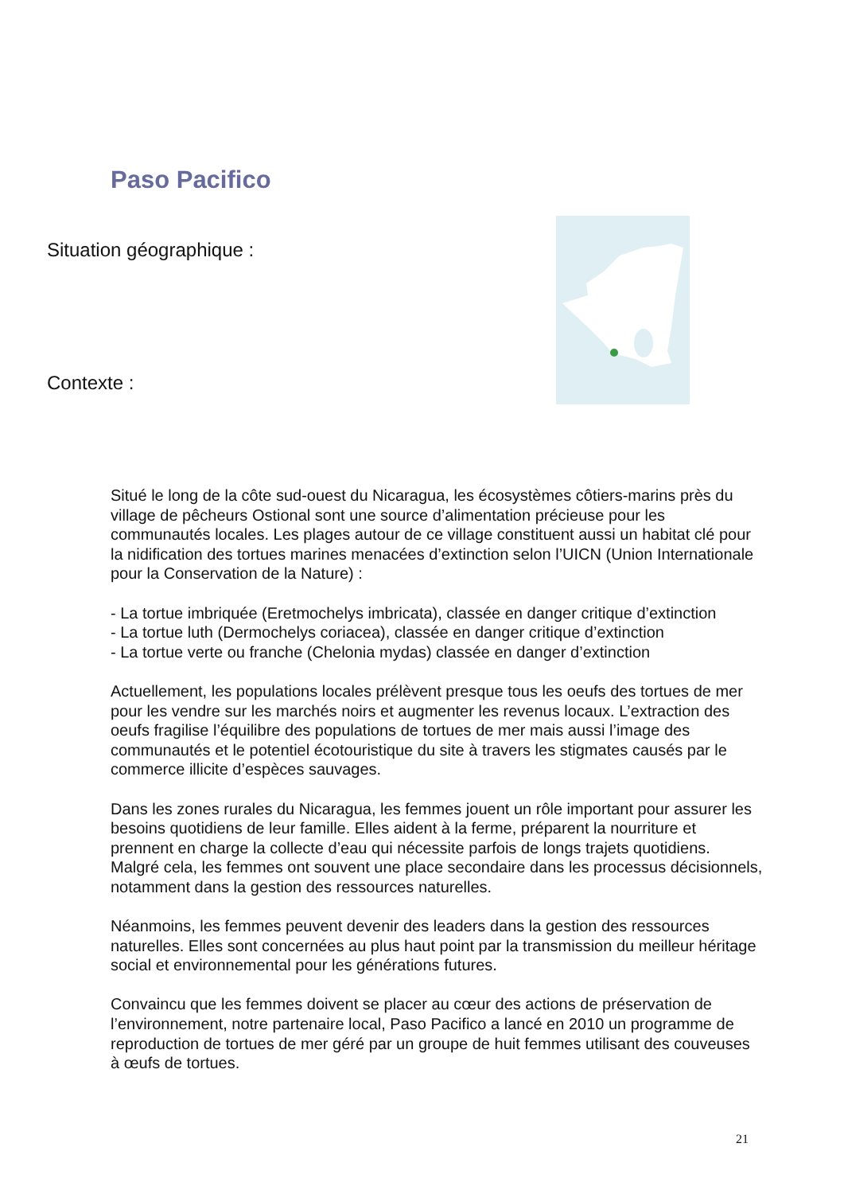Paso Pacifico
Situation géographique :
Contexte :
Situé le long de la côte sud-ouest du Nicaragua, les écosystèmes côtiers-marins près du village de pêcheurs Ostional sont une source d’alimentation précieuse pour les communautés locales. Les plages autour de ce village constituent aussi un habitat clé pour la nidification des tortues marines menacées d’extinction selon l’UICN (Union Internationale pour la Conservation de la Nature) :
- La tortue imbriquée (Eretmochelys imbricata), classée en danger critique d’extinction
- La tortue luth (Dermochelys coriacea), classée en danger critique d’extinction
- La tortue verte ou franche (Chelonia mydas) classée en danger d’extinction
Actuellement, les populations locales prélèvent presque tous les oeufs des tortues de mer pour les vendre sur les marchés noirs et augmenter les revenus locaux. L’extraction des oeufs fragilise l’équilibre des populations de tortues de mer mais aussi l’image des communautés et le potentiel écotouristique du site à travers les stigmates causés par le commerce illicite d’espèces sauvages.
Dans les zones rurales du Nicaragua, les femmes jouent un rôle important pour assurer les besoins quotidiens de leur famille. Elles aident à la ferme, préparent la nourriture et prennent en charge la collecte d’eau qui nécessite parfois de longs trajets quotidiens. Malgré cela, les femmes ont souvent une place secondaire dans les processus décisionnels, notamment dans la gestion des ressources naturelles.
Néanmoins, les femmes peuvent devenir des leaders dans la gestion des ressources naturelles. Elles sont concernées au plus haut point par la transmission du meilleur héritage social et environnemental pour les générations futures.
Convaincu que les femmes doivent se placer au cœur des actions de préservation de l’environnement, notre partenaire local, Paso Pacifico a lancé en 2010 un programme de reproduction de tortues de mer géré par un groupe de huit femmes utilisant des couveuses à œufs de tortues.
21